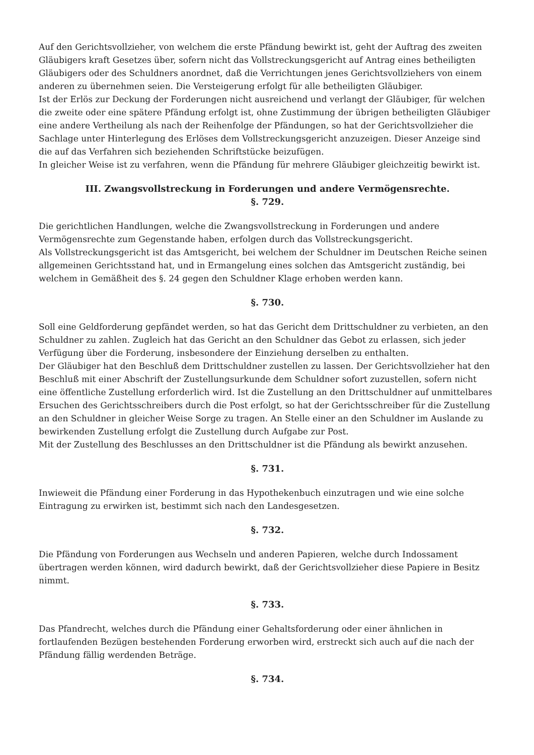Auf den Gerichtsvollzieher, von welchem die erste Pfändung bewirkt ist, geht der Auftrag des zweiten Gläubigers kraft Gesetzes über, sofern nicht das Vollstreckungsgericht auf Antrag eines betheiligten Gläubigers oder des Schuldners anordnet, daß die Verrichtungen jenes Gerichtsvollziehers von einem anderen zu übernehmen seien. Die Versteigerung erfolgt für alle betheiligten Gläubiger.
Ist der Erlös zur Deckung der Forderungen nicht ausreichend und verlangt der Gläubiger, für welchen die zweite oder eine spätere Pfändung erfolgt ist, ohne Zustimmung der übrigen betheiligten Gläubiger eine andere Vertheilung als nach der Reihenfolge der Pfändungen, so hat der Gerichtsvollzieher die Sachlage unter Hinterlegung des Erlöses dem Vollstreckungsgericht anzuzeigen. Dieser Anzeige sind die auf das Verfahren sich beziehenden Schriftstücke beizufügen.
In gleicher Weise ist zu verfahren, wenn die Pfändung für mehrere Gläubiger gleichzeitig bewirkt ist.
III. Zwangsvollstreckung in Forderungen und andere Vermögensrechte.
§. 729.
Die gerichtlichen Handlungen, welche die Zwangsvollstreckung in Forderungen und andere Vermögensrechte zum Gegenstande haben, erfolgen durch das Vollstreckungsgericht.
Als Vollstreckungsgericht ist das Amtsgericht, bei welchem der Schuldner im Deutschen Reiche seinen allgemeinen Gerichtsstand hat, und in Ermangelung eines solchen das Amtsgericht zuständig, bei welchem in Gemäßheit des §. 24 gegen den Schuldner Klage erhoben werden kann.
§. 730.
Soll eine Geldforderung gepfändet werden, so hat das Gericht dem Drittschuldner zu verbieten, an den Schuldner zu zahlen. Zugleich hat das Gericht an den Schuldner das Gebot zu erlassen, sich jeder Verfügung über die Forderung, insbesondere der Einziehung derselben zu enthalten.
Der Gläubiger hat den Beschluß dem Drittschuldner zustellen zu lassen. Der Gerichtsvollzieher hat den Beschluß mit einer Abschrift der Zustellungsurkunde dem Schuldner sofort zuzustellen, sofern nicht eine öffentliche Zustellung erforderlich wird. Ist die Zustellung an den Drittschuldner auf unmittelbares Ersuchen des Gerichtsschreibers durch die Post erfolgt, so hat der Gerichtsschreiber für die Zustellung an den Schuldner in gleicher Weise Sorge zu tragen. An Stelle einer an den Schuldner im Auslande zu bewirkenden Zustellung erfolgt die Zustellung durch Aufgabe zur Post.
Mit der Zustellung des Beschlusses an den Drittschuldner ist die Pfändung als bewirkt anzusehen.
§. 731.
Inwieweit die Pfändung einer Forderung in das Hypothekenbuch einzutragen und wie eine solche Eintragung zu erwirken ist, bestimmt sich nach den Landesgesetzen.
§. 732.
Die Pfändung von Forderungen aus Wechseln und anderen Papieren, welche durch Indossament übertragen werden können, wird dadurch bewirkt, daß der Gerichtsvollzieher diese Papiere in Besitz nimmt.
§. 733.
Das Pfandrecht, welches durch die Pfändung einer Gehaltsforderung oder einer ähnlichen in fortlaufenden Bezügen bestehenden Forderung erworben wird, erstreckt sich auch auf die nach der Pfändung fällig werdenden Beträge.
§. 734.